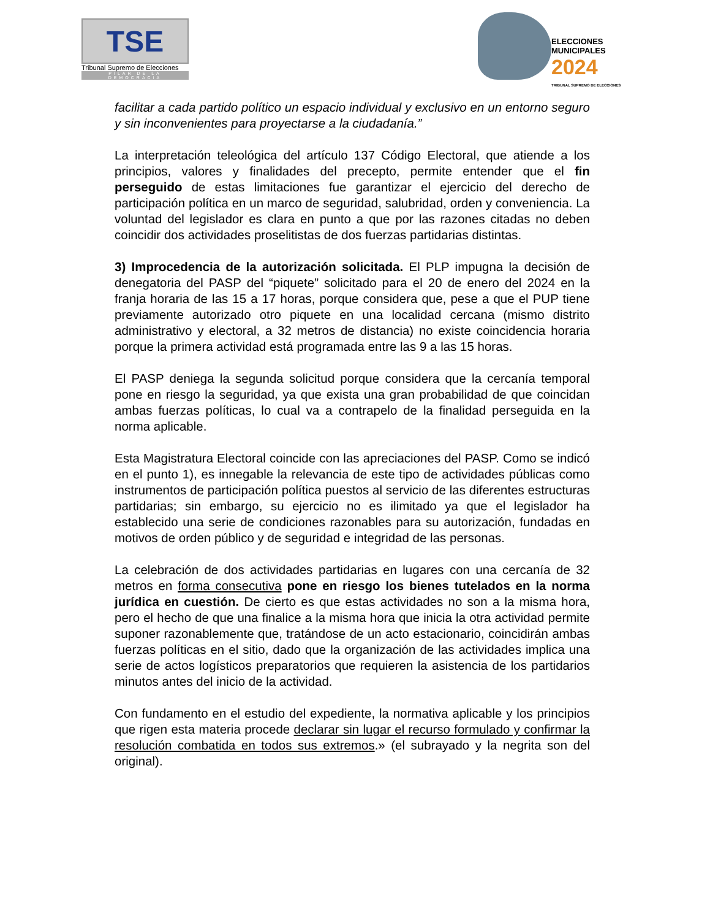TSE
Tribunal Supremo de Elecciones
PILAR DE LA DEMOCRACIA
ELECCIONES
MUNICIPALES
2024
TRIBUNAL SUPREMO DE ELECCIONES
facilitar a cada partido político un espacio individual y exclusivo en un entorno seguro y sin inconvenientes para proyectarse a la ciudadanía.”
La interpretación teleológica del artículo 137 Código Electoral, que atiende a los principios, valores y finalidades del precepto, permite entender que el fin perseguido de estas limitaciones fue garantizar el ejercicio del derecho de participación política en un marco de seguridad, salubridad, orden y conveniencia. La voluntad del legislador es clara en punto a que por las razones citadas no deben coincidir dos actividades proselitistas de dos fuerzas partidarias distintas.
3) Improcedencia de la autorización solicitada. El PLP impugna la decisión de denegatoria del PASP del “piquete” solicitado para el 20 de enero del 2024 en la franja horaria de las 15 a 17 horas, porque considera que, pese a que el PUP tiene previamente autorizado otro piquete en una localidad cercana (mismo distrito administrativo y electoral, a 32 metros de distancia) no existe coincidencia horaria porque la primera actividad está programada entre las 9 a las 15 horas.
El PASP deniega la segunda solicitud porque considera que la cercanía temporal pone en riesgo la seguridad, ya que exista una gran probabilidad de que coincidan ambas fuerzas políticas, lo cual va a contrapelo de la finalidad perseguida en la norma aplicable.
Esta Magistratura Electoral coincide con las apreciaciones del PASP. Como se indicó en el punto 1), es innegable la relevancia de este tipo de actividades públicas como instrumentos de participación política puestos al servicio de las diferentes estructuras partidarias; sin embargo, su ejercicio no es ilimitado ya que el legislador ha establecido una serie de condiciones razonables para su autorización, fundadas en motivos de orden público y de seguridad e integridad de las personas.
La celebración de dos actividades partidarias en lugares con una cercanía de 32 metros en forma consecutiva pone en riesgo los bienes tutelados en la norma jurídica en cuestión. De cierto es que estas actividades no son a la misma hora, pero el hecho de que una finalice a la misma hora que inicia la otra actividad permite suponer razonablemente que, tratándose de un acto estacionario, coincidirán ambas fuerzas políticas en el sitio, dado que la organización de las actividades implica una serie de actos logísticos preparatorios que requieren la asistencia de los partidarios minutos antes del inicio de la actividad.
Con fundamento en el estudio del expediente, la normativa aplicable y los principios que rigen esta materia procede declarar sin lugar el recurso formulado y confirmar la resolución combatida en todos sus extremos.» (el subrayado y la negrita son del original).